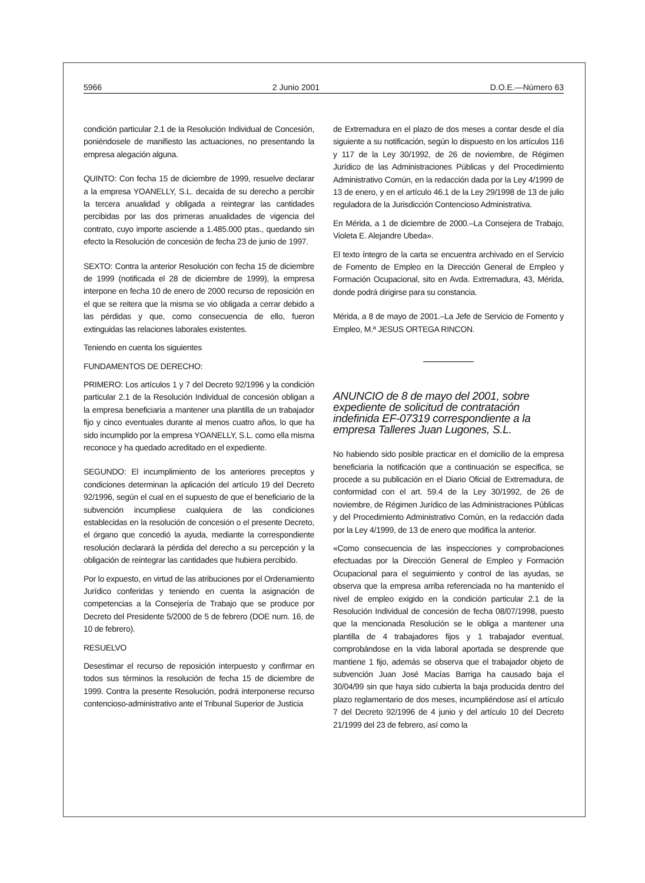5966 2 Junio 2001 D.O.E.—Número 63
condición particular 2.1 de la Resolución Individual de Concesión, poniéndosele de manifiesto las actuaciones, no presentando la empresa alegación alguna.
QUINTO: Con fecha 15 de diciembre de 1999, resuelve declarar a la empresa YOANELLY, S.L. decaída de su derecho a percibir la tercera anualidad y obligada a reintegrar las cantidades percibidas por las dos primeras anualidades de vigencia del contrato, cuyo importe asciende a 1.485.000 ptas., quedando sin efecto la Resolución de concesión de fecha 23 de junio de 1997.
SEXTO: Contra la anterior Resolución con fecha 15 de diciembre de 1999 (notificada el 28 de diciembre de 1999), la empresa interpone en fecha 10 de enero de 2000 recurso de reposición en el que se reitera que la misma se vio obligada a cerrar debido a las pérdidas y que, como consecuencia de ello, fueron extinguidas las relaciones laborales existentes.
Teniendo en cuenta los siguientes
FUNDAMENTOS DE DERECHO:
PRIMERO: Los artículos 1 y 7 del Decreto 92/1996 y la condición particular 2.1 de la Resolución Individual de concesión obligan a la empresa beneficiaria a mantener una plantilla de un trabajador fijo y cinco eventuales durante al menos cuatro años, lo que ha sido incumplido por la empresa YOANELLY, S.L. como ella misma reconoce y ha quedado acreditado en el expediente.
SEGUNDO: El incumplimiento de los anteriores preceptos y condiciones determinan la aplicación del artículo 19 del Decreto 92/1996, según el cual en el supuesto de que el beneficiario de la subvención incumpliese cualquiera de las condiciones establecidas en la resolución de concesión o el presente Decreto, el órgano que concedió la ayuda, mediante la correspondiente resolución declarará la pérdida del derecho a su percepción y la obligación de reintegrar las cantidades que hubiera percibido.
Por lo expuesto, en virtud de las atribuciones por el Ordenamiento Jurídico conferidas y teniendo en cuenta la asignación de competencias a la Consejería de Trabajo que se produce por Decreto del Presidente 5/2000 de 5 de febrero (DOE num. 16, de 10 de febrero).
RESUELVO
Desestimar el recurso de reposición interpuesto y confirmar en todos sus términos la resolución de fecha 15 de diciembre de 1999. Contra la presente Resolución, podrá interponerse recurso contencioso-administrativo ante el Tribunal Superior de Justicia
de Extremadura en el plazo de dos meses a contar desde el día siguiente a su notificación, según lo dispuesto en los artículos 116 y 117 de la Ley 30/1992, de 26 de noviembre, de Régimen Jurídico de las Administraciones Públicas y del Procedimiento Administrativo Común, en la redacción dada por la Ley 4/1999 de 13 de enero, y en el artículo 46.1 de la Ley 29/1998 de 13 de julio reguladora de la Jurisdicción Contencioso Administrativa.
En Mérida, a 1 de diciembre de 2000.–La Consejera de Trabajo, Violeta E. Alejandre Ubeda».
El texto íntegro de la carta se encuentra archivado en el Servicio de Fomento de Empleo en la Dirección General de Empleo y Formación Ocupacional, sito en Avda. Extremadura, 43, Mérida, donde podrá dirigirse para su constancia.
Mérida, a 8 de mayo de 2001.–La Jefe de Servicio de Fomento y Empleo, M.ª JESUS ORTEGA RINCON.
ANUNCIO de 8 de mayo del 2001, sobre expediente de solicitud de contratación indefinida EF-07319 correspondiente a la empresa Talleres Juan Lugones, S.L.
No habiendo sido posible practicar en el domicilio de la empresa beneficiaria la notificación que a continuación se especifica, se procede a su publicación en el Diario Oficial de Extremadura, de conformidad con el art. 59.4 de la Ley 30/1992, de 26 de noviembre, de Régimen Jurídico de las Administraciones Públicas y del Procedimiento Administrativo Común, en la redacción dada por la Ley 4/1999, de 13 de enero que modifica la anterior.
«Como consecuencia de las inspecciones y comprobaciones efectuadas por la Dirección General de Empleo y Formación Ocupacional para el seguimiento y control de las ayudas, se observa que la empresa arriba referenciada no ha mantenido el nivel de empleo exigido en la condición particular 2.1 de la Resolución Individual de concesión de fecha 08/07/1998, puesto que la mencionada Resolución se le obliga a mantener una plantilla de 4 trabajadores fijos y 1 trabajador eventual, comprobándose en la vida laboral aportada se desprende que mantiene 1 fijo, además se observa que el trabajador objeto de subvención Juan José Macías Barriga ha causado baja el 30/04/99 sin que haya sido cubierta la baja producida dentro del plazo reglamentario de dos meses, incumpliéndose así el artículo 7 del Decreto 92/1996 de 4 junio y del artículo 10 del Decreto 21/1999 del 23 de febrero, así como la